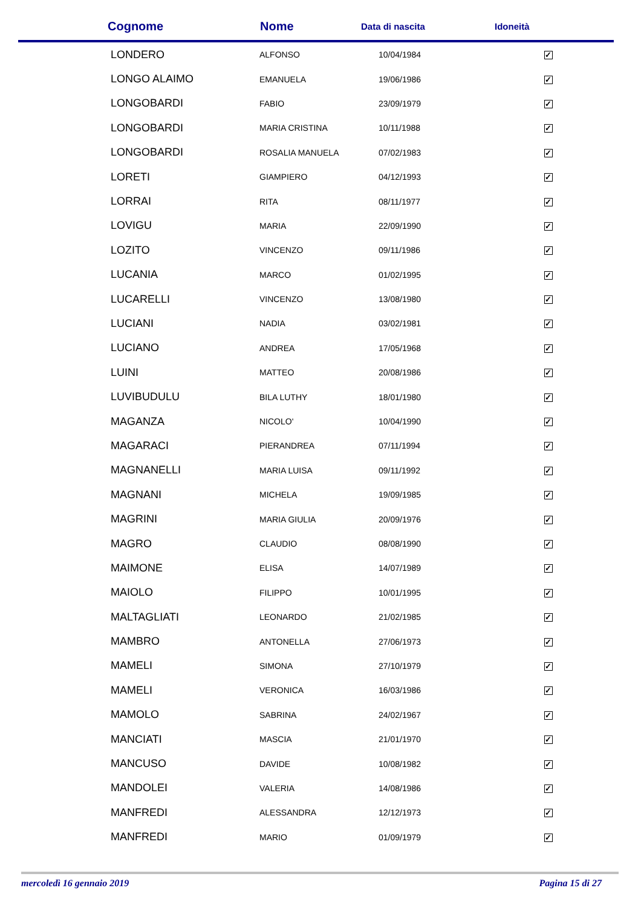| Cognome | Nome | Data di nascita | Idoneità |
| --- | --- | --- | --- |
| LONDERO | ALFONSO | 10/04/1984 | ✓ |
| LONGO ALAIMO | EMANUELA | 19/06/1986 | ✓ |
| LONGOBARDI | FABIO | 23/09/1979 | ✓ |
| LONGOBARDI | MARIA CRISTINA | 10/11/1988 | ✓ |
| LONGOBARDI | ROSALIA MANUELA | 07/02/1983 | ✓ |
| LORETI | GIAMPIERO | 04/12/1993 | ✓ |
| LORRAI | RITA | 08/11/1977 | ✓ |
| LOVIGU | MARIA | 22/09/1990 | ✓ |
| LOZITO | VINCENZO | 09/11/1986 | ✓ |
| LUCANIA | MARCO | 01/02/1995 | ✓ |
| LUCARELLI | VINCENZO | 13/08/1980 | ✓ |
| LUCIANI | NADIA | 03/02/1981 | ✓ |
| LUCIANO | ANDREA | 17/05/1968 | ✓ |
| LUINI | MATTEO | 20/08/1986 | ✓ |
| LUVIBUDULU | BILA LUTHY | 18/01/1980 | ✓ |
| MAGANZA | NICOLO' | 10/04/1990 | ✓ |
| MAGARACI | PIERANDREA | 07/11/1994 | ✓ |
| MAGNANELLI | MARIA LUISA | 09/11/1992 | ✓ |
| MAGNANI | MICHELA | 19/09/1985 | ✓ |
| MAGRINI | MARIA GIULIA | 20/09/1976 | ✓ |
| MAGRO | CLAUDIO | 08/08/1990 | ✓ |
| MAIMONE | ELISA | 14/07/1989 | ✓ |
| MAIOLO | FILIPPO | 10/01/1995 | ✓ |
| MALTAGLIATI | LEONARDO | 21/02/1985 | ✓ |
| MAMBRO | ANTONELLA | 27/06/1973 | ✓ |
| MAMELI | SIMONA | 27/10/1979 | ✓ |
| MAMELI | VERONICA | 16/03/1986 | ✓ |
| MAMOLO | SABRINA | 24/02/1967 | ✓ |
| MANCIATI | MASCIA | 21/01/1970 | ✓ |
| MANCUSO | DAVIDE | 10/08/1982 | ✓ |
| MANDOLEI | VALERIA | 14/08/1986 | ✓ |
| MANFREDI | ALESSANDRA | 12/12/1973 | ✓ |
| MANFREDI | MARIO | 01/09/1979 | ✓ |
mercoledì 16 gennaio 2019 Pagina 15 di 27